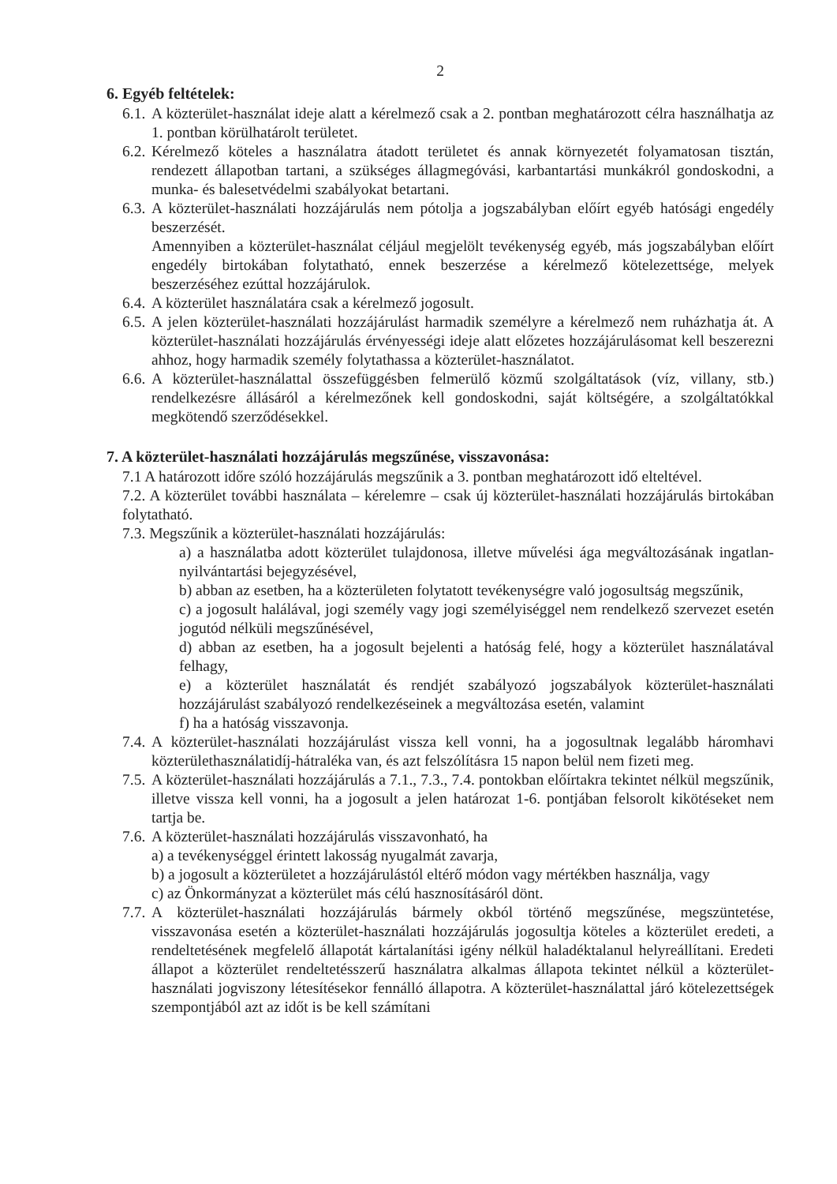2
6. Egyéb feltételek:
6.1. A közterület-használat ideje alatt a kérelmező csak a 2. pontban meghatározott célra használhatja az 1. pontban körülhatárolt területet.
6.2. Kérelmező köteles a használatra átadott területet és annak környezetét folyamatosan tisztán, rendezett állapotban tartani, a szükséges állagmegóvási, karbantartási munkákról gondoskodni, a munka- és balesetvédelmi szabályokat betartani.
6.3. A közterület-használati hozzájárulás nem pótolja a jogszabályban előírt egyéb hatósági engedély beszerzését.
Amennyiben a közterület-használat céljául megjelölt tevékenység egyéb, más jogszabályban előírt engedély birtokában folytatható, ennek beszerzése a kérelmező kötelezettsége, melyek beszerzéséhez ezúttal hozzájárulok.
6.4. A közterület használatára csak a kérelmező jogosult.
6.5. A jelen közterület-használati hozzájárulást harmadik személyre a kérelmező nem ruházhatja át. A közterület-használati hozzájárulás érvényességi ideje alatt előzetes hozzájárulásomat kell beszerezni ahhoz, hogy harmadik személy folytathassa a közterület-használatot.
6.6. A közterület-használattal összefüggésben felmerülő közmű szolgáltatások (víz, villany, stb.) rendelkezésre állásáról a kérelmezőnek kell gondoskodni, saját költségére, a szolgáltatókkal megkötendő szerződésekkel.
7. A közterület-használati hozzájárulás megszűnése, visszavonása:
7.1 A határozott időre szóló hozzájárulás megszűnik a 3. pontban meghatározott idő elteltével.
7.2. A közterület további használata – kérelemre – csak új közterület-használati hozzájárulás birtokában folytatható.
7.3. Megszűnik a közterület-használati hozzájárulás:
a) a használatba adott közterület tulajdonosa, illetve művelési ága megváltozásának ingatlan-nyilvántartási bejegyzésével,
b) abban az esetben, ha a közterületen folytatott tevékenységre való jogosultság megszűnik,
c) a jogosult halálával, jogi személy vagy jogi személyiséggel nem rendelkező szervezet esetén jogutód nélküli megszűnésével,
d) abban az esetben, ha a jogosult bejelenti a hatóság felé, hogy a közterület használatával felhagy,
e) a közterület használatát és rendjét szabályozó jogszabályok közterület-használati hozzájárulást szabályozó rendelkezéseinek a megváltozása esetén, valamint
f) ha a hatóság visszavonja.
7.4. A közterület-használati hozzájárulást vissza kell vonni, ha a jogosultnak legalább háromhavi közterülethasználatidíj-hátraléka van, és azt felszólításra 15 napon belül nem fizeti meg.
7.5. A közterület-használati hozzájárulás a 7.1., 7.3., 7.4. pontokban előírtakra tekintet nélkül megszűnik, illetve vissza kell vonni, ha a jogosult a jelen határozat 1-6. pontjában felsorolt kikötéseket nem tartja be.
7.6. A közterület-használati hozzájárulás visszavonható, ha
a) a tevékenységgel érintett lakosság nyugalmát zavarja,
b) a jogosult a közterületet a hozzájárulástól eltérő módon vagy mértékben használja, vagy
c) az Önkormányzat a közterület más célú hasznosításáról dönt.
7.7. A közterület-használati hozzájárulás bármely okból történő megszűnése, megszüntetése, visszavonása esetén a közterület-használati hozzájárulás jogosultja köteles a közterület eredeti, a rendeltetésének megfelelő állapotát kártalanítási igény nélkül haladéktalanul helyreállítani. Eredeti állapot a közterület rendeltetésszerű használatra alkalmas állapota tekintet nélkül a közterület-használati jogviszony létesítésekor fennálló állapotra. A közterület-használattal járó kötelezettségek szempontjából azt az időt is be kell számítani